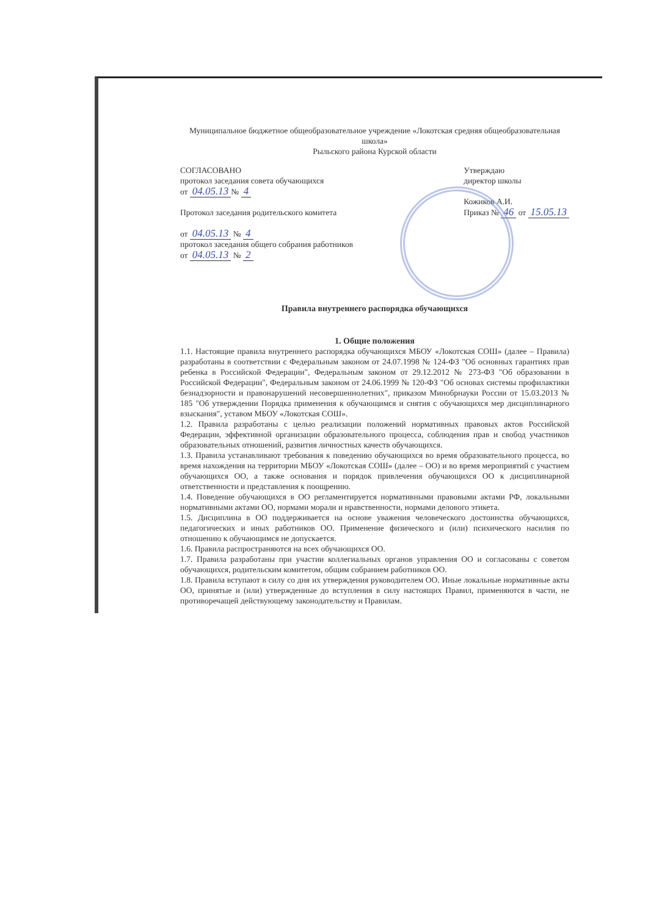Муниципальное бюджетное общеобразовательное учреждение «Локотская средняя общеобразовательная школа»
Рыльского района Курской области
СОГЛАСОВАНО
протокол заседания совета обучающихся
от 04.05.13 № 4
Протокол заседания родительского комитета
от 04.05.13 № 4
протокол заседания общего собрания работников
от 04.05.13 № 2
Утверждаю
директор школы
Кожиков А.И.
Приказ № 46 от 15.05.13
Правила внутреннего распорядка обучающихся
1. Общие положения
1.1. Настоящие правила внутреннего распорядка обучающихся МБОУ «Локотская СОШ» (далее – Правила) разработаны в соответствии с Федеральным законом от 24.07.1998 № 124-ФЗ "Об основных гарантиях прав ребенка в Российской Федерации", Федеральным законом от 29.12.2012 № 273-ФЗ "Об образовании в Российской Федерации", Федеральным законом от 24.06.1999 № 120-ФЗ "Об основах системы профилактики безнадзорности и правонарушений несовершеннолетних", приказом Минобрнауки России от 15.03.2013 № 185 "Об утверждении Порядка применения к обучающимся и снятия с обучающихся мер дисциплинарного взыскания", уставом МБОУ «Локотская СОШ».
1.2. Правила разработаны с целью реализации положений нормативных правовых актов Российской Федерации, эффективной организации образовательного процесса, соблюдения прав и свобод участников образовательных отношений, развития личностных качеств обучающихся.
1.3. Правила устанавливают требования к поведению обучающихся во время образовательного процесса, во время нахождения на территории МБОУ «Локотская СОШ» (далее – ОО) и во время мероприятий с участием обучающихся ОО, а также основания и порядок привлечения обучающихся ОО к дисциплинарной ответственности и представления к поощрению.
1.4. Поведение обучающихся в ОО регламентируется нормативными правовыми актами РФ, локальными нормативными актами ОО, нормами морали и нравственности, нормами делового этикета.
1.5. Дисциплина в ОО поддерживается на основе уважения человеческого достоинства обучающихся, педагогических и иных работников ОО. Применение физического и (или) психического насилия по отношению к обучающимся не допускается.
1.6. Правила распространяются на всех обучающихся ОО.
1.7. Правила разработаны при участии коллегиальных органов управления ОО и согласованы с советом обучающихся, родительским комитетом, общим собранием работников ОО.
1.8. Правила вступают в силу со дня их утверждения руководителем ОО. Иные локальные нормативные акты ОО, принятые и (или) утвержденные до вступления в силу настоящих Правил, применяются в части, не противоречащей действующему законодательству и Правилам.